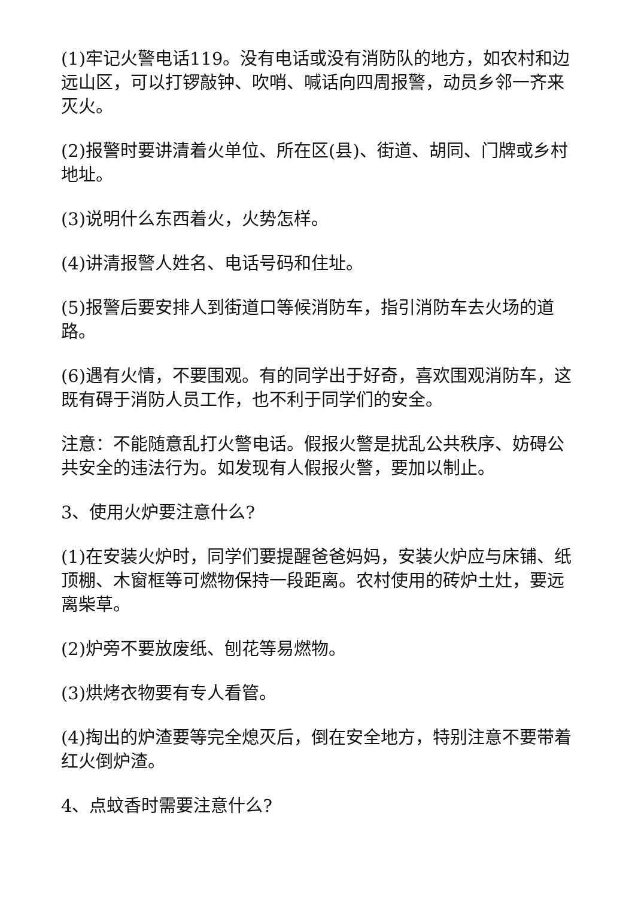(1)牢记火警电话119。没有电话或没有消防队的地方，如农村和边远山区，可以打锣敲钟、吹哨、喊话向四周报警，动员乡邻一齐来灭火。
(2)报警时要讲清着火单位、所在区(县)、街道、胡同、门牌或乡村地址。
(3)说明什么东西着火，火势怎样。
(4)讲清报警人姓名、电话号码和住址。
(5)报警后要安排人到街道口等候消防车，指引消防车去火场的道路。
(6)遇有火情，不要围观。有的同学出于好奇，喜欢围观消防车，这既有碍于消防人员工作，也不利于同学们的安全。
注意：不能随意乱打火警电话。假报火警是扰乱公共秩序、妨碍公共安全的违法行为。如发现有人假报火警，要加以制止。
3、使用火炉要注意什么?
(1)在安装火炉时，同学们要提醒爸爸妈妈，安装火炉应与床铺、纸顶棚、木窗框等可燃物保持一段距离。农村使用的砖炉土灶，要远离柴草。
(2)炉旁不要放废纸、刨花等易燃物。
(3)烘烤衣物要有专人看管。
(4)掏出的炉渣要等完全熄灭后，倒在安全地方，特别注意不要带着红火倒炉渣。
4、点蚊香时需要注意什么?